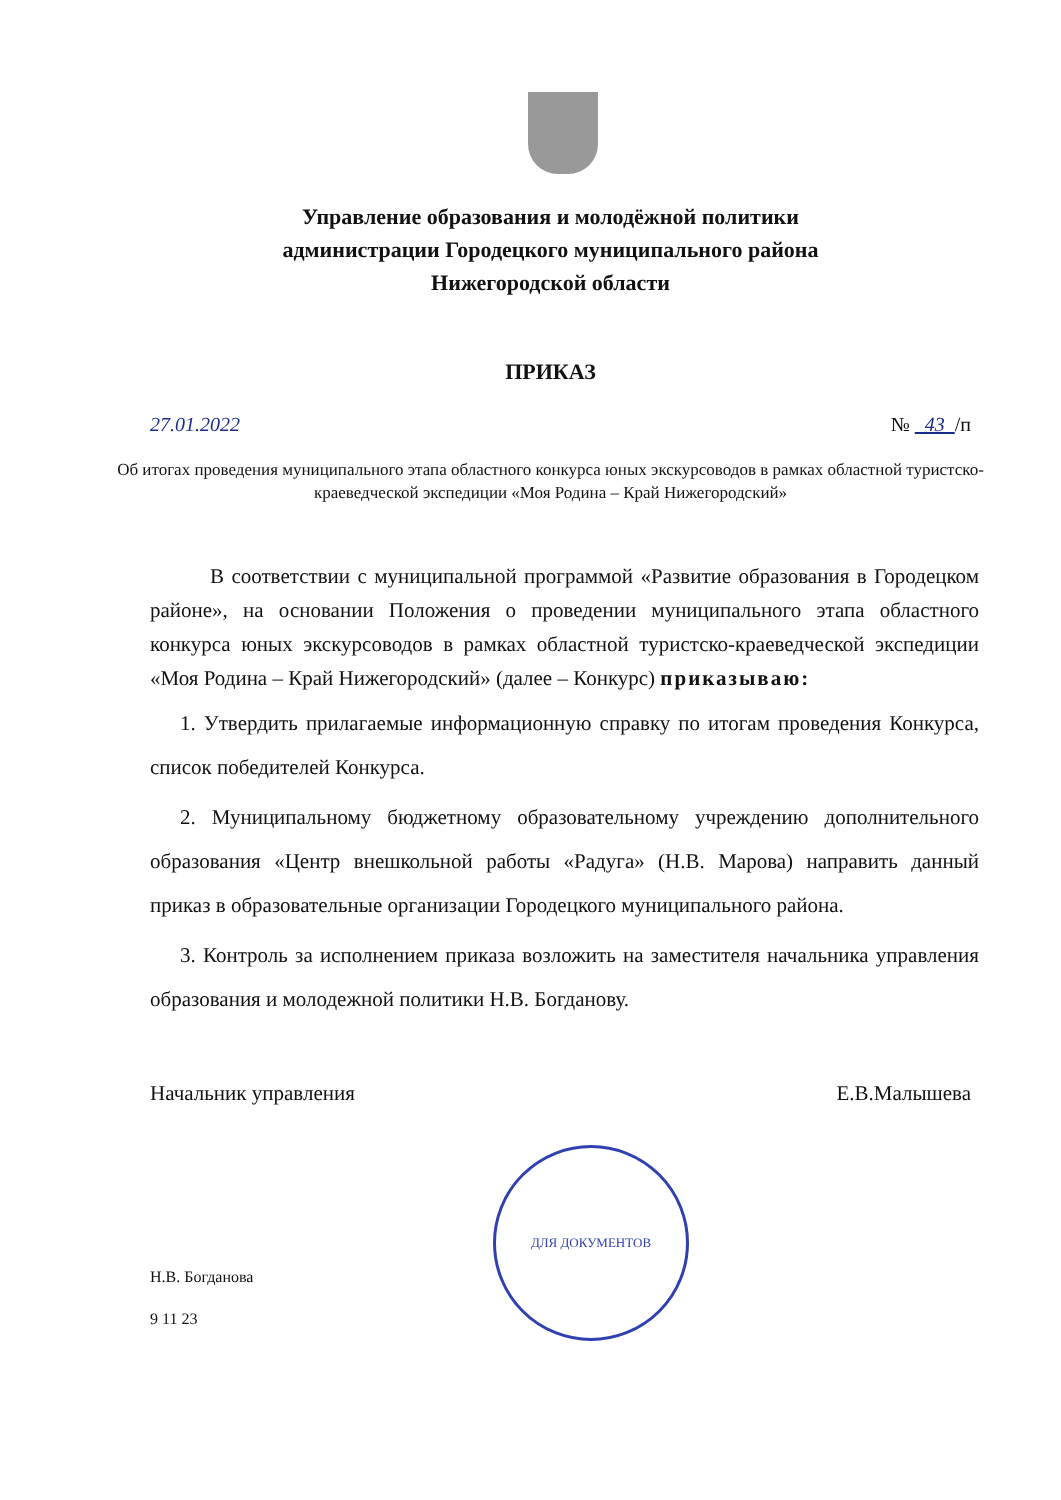Управление образования и молодёжной политики
администрации Городецкого муниципального района
Нижегородской области
ПРИКАЗ
27.01.2022 № 43 /п
Об итогах проведения муниципального этапа областного конкурса юных экскурсоводов в рамках областной туристско-краеведческой экспедиции «Моя Родина – Край Нижегородский»
В соответствии с муниципальной программой «Развитие образования в Городецком районе», на основании Положения о проведении муниципального этапа областного конкурса юных экскурсоводов в рамках областной туристско-краеведческой экспедиции «Моя Родина – Край Нижегородский» (далее – Конкурс) приказываю:
1. Утвердить прилагаемые информационную справку по итогам проведения Конкурса, список победителей Конкурса.
2. Муниципальному бюджетному образовательному учреждению дополнительного образования «Центр внешкольной работы «Радуга» (Н.В. Марова) направить данный приказ в образовательные организации Городецкого муниципального района.
3. Контроль за исполнением приказа возложить на заместителя начальника управления образования и молодежной политики Н.В. Богданову.
Начальник управления Е.В.Малышева
ДЛЯ ДОКУМЕНТОВ
Н.В. Богданова
9 11 23